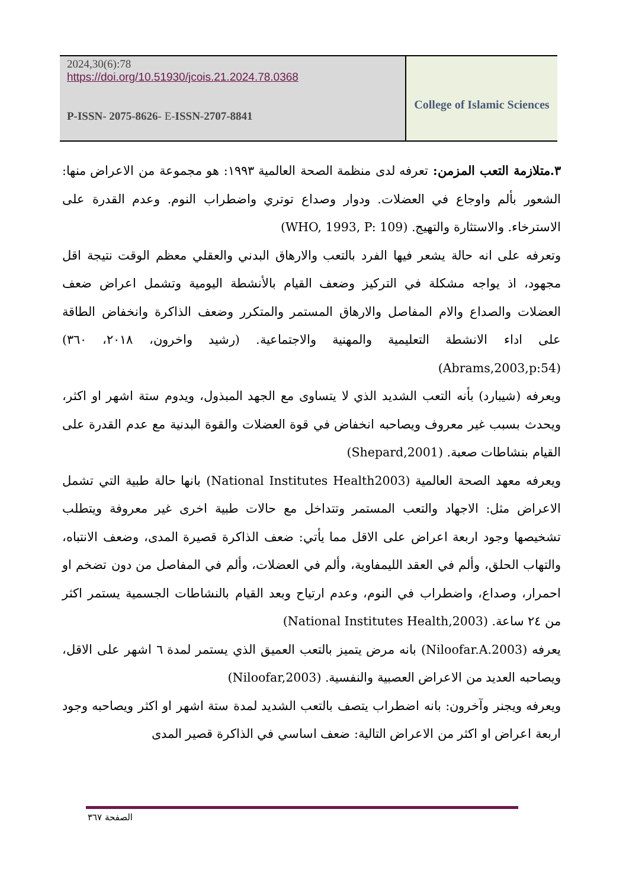2024,30(6):78
https://doi.org/10.51930/jcois.21.2024.78.0368
P-ISSN- 2075-8626- E-ISSN-2707-8841
College of Islamic Sciences
٣.متلازمة التعب المزمن: تعرفه لدى منظمة الصحة العالمية ١٩٩٣: هو مجموعة من الاعراض منها: الشعور بألم واوجاع في العضلات. ودوار وصداع توتري واضطراب النوم. وعدم القدرة على الاسترخاء. والاستثارة والتهيج. (WHO, 1993, P: 109)
وتعرفه على انه حالة يشعر فيها الفرد بالتعب والارهاق البدني والعقلي معظم الوقت نتيجة اقل مجهود، اذ يواجه مشكلة في التركيز وضعف القيام بالأنشطة اليومية وتشمل اعراض ضعف العضلات والصداع والام المفاصل والارهاق المستمر والمتكرر وضعف الذاكرة وانخفاض الطاقة على اداء الانشطة التعليمية والمهنية والاجتماعية. (رشيد واخرون، ٢٠١٨، ٣٦٠) (Abrams,2003,p:54)
ويعرفه (شيبارد) بأنه التعب الشديد الذي لا يتساوى مع الجهد المبذول، ويدوم ستة اشهر او اكثر، ويحدث بسبب غير معروف ويصاحبه انخفاض في قوة العضلات والقوة البدنية مع عدم القدرة على القيام بنشاطات صعبة. (Shepard,2001)
ويعرفه معهد الصحة العالمية (National Institutes Health2003) بانها حالة طبية التي تشمل الاعراض مثل: الاجهاد والتعب المستمر وتتداخل مع حالات طبية اخرى غير معروفة ويتطلب تشخيصها وجود اربعة اعراض على الاقل مما يأتي: ضعف الذاكرة قصيرة المدى، وضعف الانتباه، والتهاب الحلق، وألم في العقد الليمفاوية، وألم في العضلات، وألم في المفاصل من دون تضخم او احمرار، وصداع، واضطراب في النوم، وعدم ارتياح وبعد القيام بالنشاطات الجسمية يستمر اكثر من ٢٤ ساعة. (National Institutes Health,2003)
يعرفه (Niloofar.A.2003) بانه مرض يتميز بالتعب العميق الذي يستمر لمدة ٦ اشهر على الاقل، ويصاحبه العديد من الاعراض العصبية والنفسية. (Niloofar,2003)
ويعرفه ويجنر وآخرون: بانه اضطراب يتصف بالتعب الشديد لمدة ستة اشهر او اكثر ويصاحبه وجود اربعة اعراض او اكثر من الاعراض التالية: ضعف اساسي في الذاكرة قصير المدى
الصفحة ٣٦٧